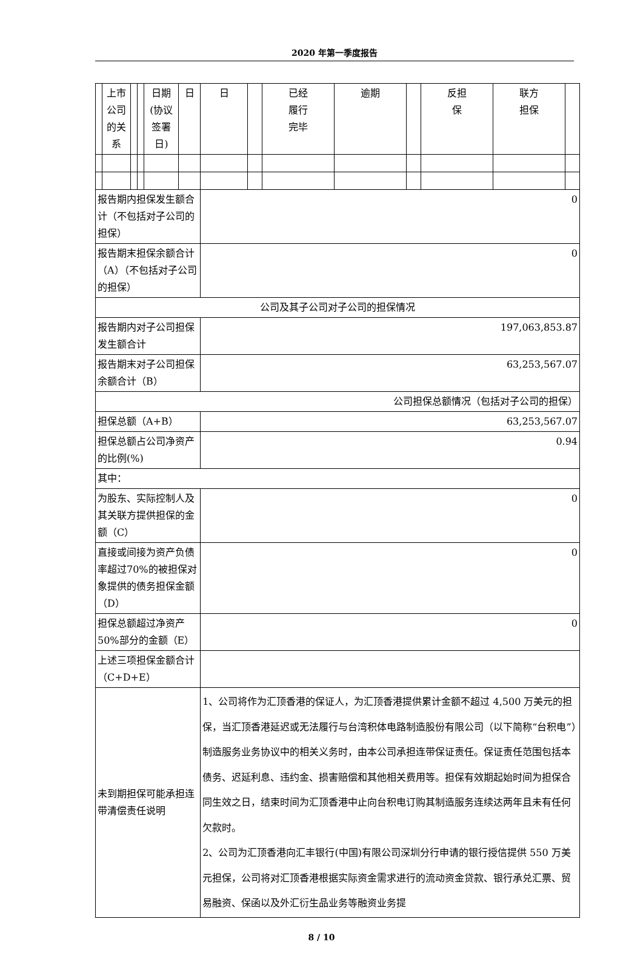2020 年第一季度报告
| | 上市 公司 的关 系 | | | 日期 (协议 签署 日) | 日 | 日 | | 已经 履行 完毕 | 逾期 | | 反担 保 | 联方 担保 | |
| 报告期内担保发生额合计（不包括对子公司的担保） | | | | | | 0 | | | | | | | |
| 报告期末担保余额合计（A）（不包括对子公司的担保） | | | | | | 0 | | | | | | | |
| 公司及其子公司对子公司的担保情况 | | | | | | | | | | | | | |
| 报告期内对子公司担保发生额合计 | | | | | | 197,063,853.87 | | | | | | | |
| 报告期末对子公司担保余额合计（B） | | | | | | 63,253,567.07 | | | | | | | |
| 公司担保总额情况（包括对子公司的担保） | | | | | | | | | | | | | |
| 担保总额（A+B） | | | | | | 63,253,567.07 | | | | | | | |
| 担保总额占公司净资产的比例(%) | | | | | | 0.94 | | | | | | | |
| 其中： | | | | | | | | | | | | | |
| 为股东、实际控制人及其关联方提供担保的金额（C） | | | | | | 0 | | | | | | | |
| 直接或间接为资产负债率超过70%的被担保对象提供的债务担保金额（D） | | | | | | 0 | | | | | | | |
| 担保总额超过净资产50%部分的金额（E） | | | | | | 0 | | | | | | | |
| 上述三项担保金额合计（C+D+E） | | | | | | | | | | | | | |
| 未到期担保可能承担连带清偿责任说明 | | | | | | 1、公司将作为汇顶香港的保证人，为汇顶香港提供累计金额不超过 4,500 万美元的担保，当汇顶香港延迟或无法履行与台湾积体电路制造股份有限公司（以下简称“台积电”）制造服务业务协议中的相关义务时，由本公司承担连带保证责任。保证责任范围包括本债务、迟延利息、违约金、损害赔偿和其他相关费用等。担保有效期起始时间为担保合同生效之日，结束时间为汇顶香港中止向台积电订购其制造服务连续达两年且未有任何欠款时。 2、公司为汇顶香港向汇丰银行(中国)有限公司深圳分行申请的银行授信提供 550 万美元担保，公司将对汇顶香港根据实际资金需求进行的流动资金贷款、银行承兑汇票、贸易融资、保函以及外汇衍生品业务等融资业务提 | | | | | | | |
8 / 10